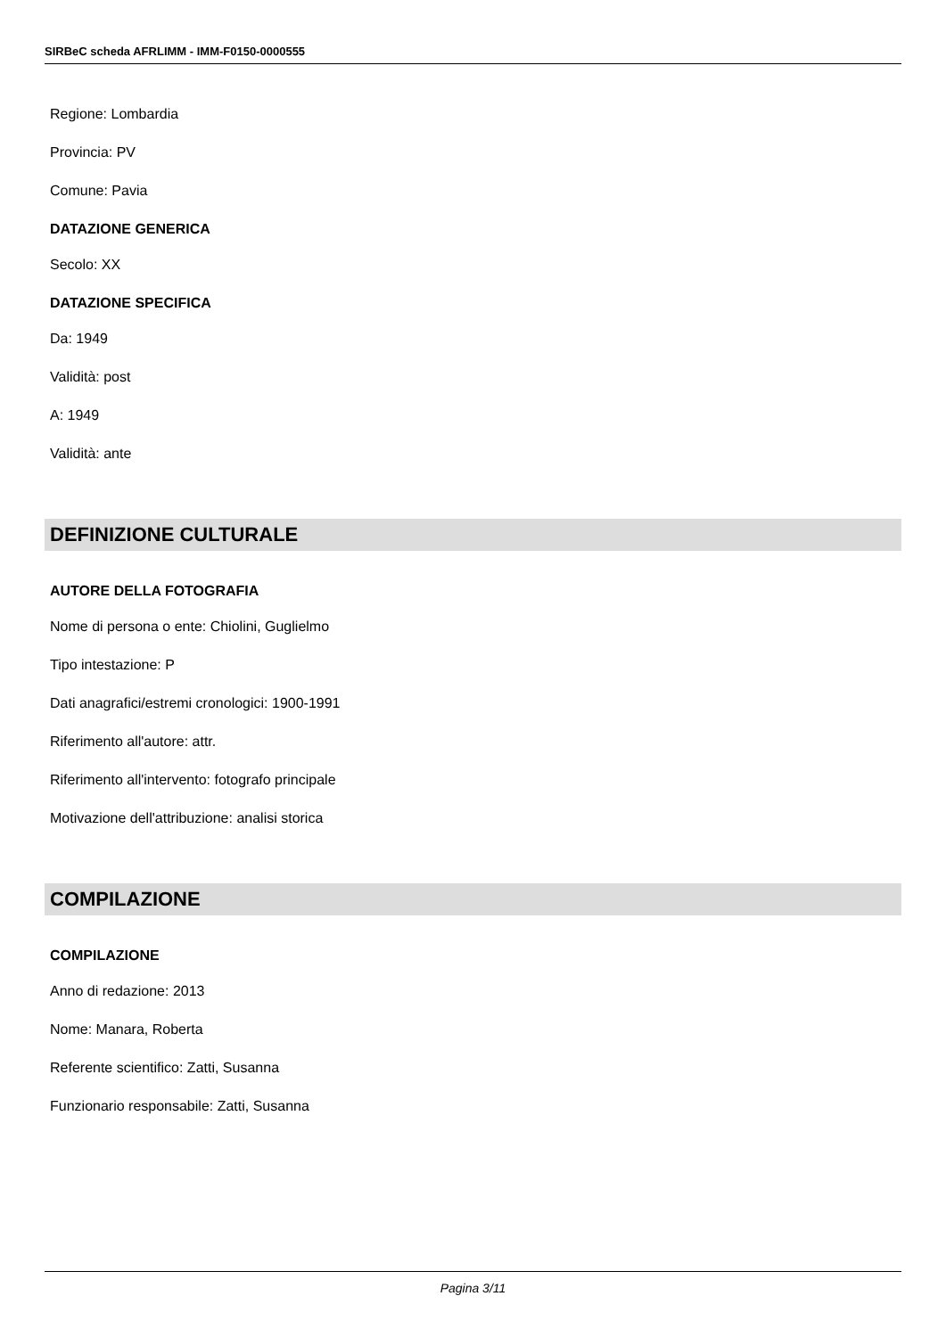SIRBeC scheda AFRLIMM - IMM-F0150-0000555
Regione: Lombardia
Provincia: PV
Comune: Pavia
DATAZIONE GENERICA
Secolo: XX
DATAZIONE SPECIFICA
Da: 1949
Validità: post
A: 1949
Validità: ante
DEFINIZIONE CULTURALE
AUTORE DELLA FOTOGRAFIA
Nome di persona o ente: Chiolini, Guglielmo
Tipo intestazione: P
Dati anagrafici/estremi cronologici: 1900-1991
Riferimento all'autore: attr.
Riferimento all'intervento: fotografo principale
Motivazione dell'attribuzione: analisi storica
COMPILAZIONE
COMPILAZIONE
Anno di redazione: 2013
Nome: Manara, Roberta
Referente scientifico: Zatti, Susanna
Funzionario responsabile: Zatti, Susanna
Pagina 3/11